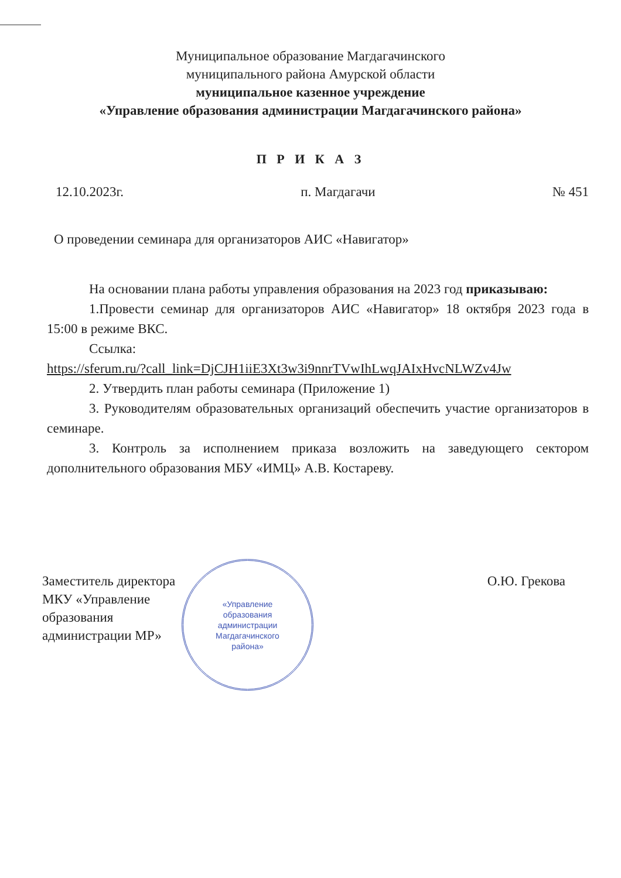Муниципальное образование Магдагачинского
муниципального района Амурской области
муниципальное казенное учреждение
«Управление образования администрации Магдагачинского района»
П Р И К А З
12.10.2023г. п. Магдагачи № 451
О проведении семинара для организаторов АИС «Навигатор»
На основании плана работы управления образования на 2023 год приказываю:
1.Провести семинар для организаторов АИС «Навигатор» 18 октября 2023 года в 15:00 в режиме ВКС.
Ссылка:
https://sferum.ru/?call_link=DjCJH1iiE3Xt3w3i9nnrTVwIhLwqJAIxHvcNLWZv4Jw
2. Утвердить план работы семинара (Приложение 1)
3. Руководителям образовательных организаций обеспечить участие организаторов в семинаре.
3. Контроль за исполнением приказа возложить на заведующего сектором дополнительного образования МБУ «ИМЦ» А.В. Костареву.
Заместитель директора
МКУ «Управление
образования
администрации МР»
О.Ю. Грекова
«Управление
образования
администрации
Магдагачинского
района»